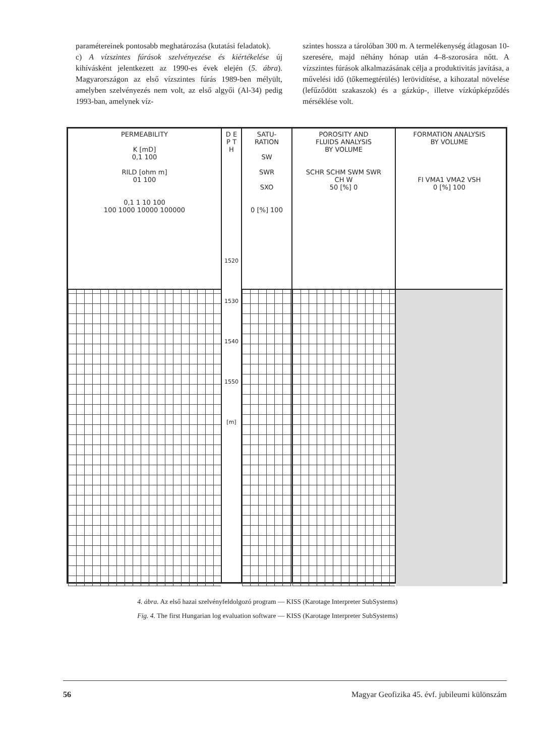paramétereinek pontosabb meghatározása (kutatási feladatok).
c) A vízszintes fúrások szelvényezése és kiértékelése új kihívásként jelentkezett az 1990-es évek elején (5. ábra). Magyarországon az első vízszintes fúrás 1989-ben mélyült, amelyben szelvényezés nem volt, az első algyői (Al-34) pedig 1993-ban, amelynek víz-
szintes hossza a tárolóban 300 m. A termelékenység átlagosan 10-szeresére, majd néhány hónap után 4–8-szorosára nőtt. A vízszintes fúrások alkalmazásának célja a produktivitás javítása, a művelési idő (tőkemegtérülés) lerövidítése, a kihozatal növelése (lefűződött szakaszok) és a gázkúp-, illetve vízkúpképződés mérséklése volt.
PERMEABILITY
K [mD]
0,1 100
RILD [ohm m]
01 100
0,1 1 10 100
100 1000 10000 100000
D E P T H
1520 1530 1540 1550 [m]
SATU-
RATION
SW
SWR
SXO
0 [%] 100
POROSITY AND
FLUIDS ANALYSIS
BY VOLUME
SCHR SCHM SWM SWR
CH W
50 [%] 0
FORMATION ANALYSIS
BY VOLUME
FI VMA1 VMA2 VSH
0 [%] 100
4. ábra. Az első hazai szelvényfeldolgozó program — KISS (Karotage Interpreter SubSystems)
Fig. 4. The first Hungarian log evaluation software — KISS (Karotage Interpreter SubSystems)
56 Magyar Geofizika 45. évf. jubileumi különszám